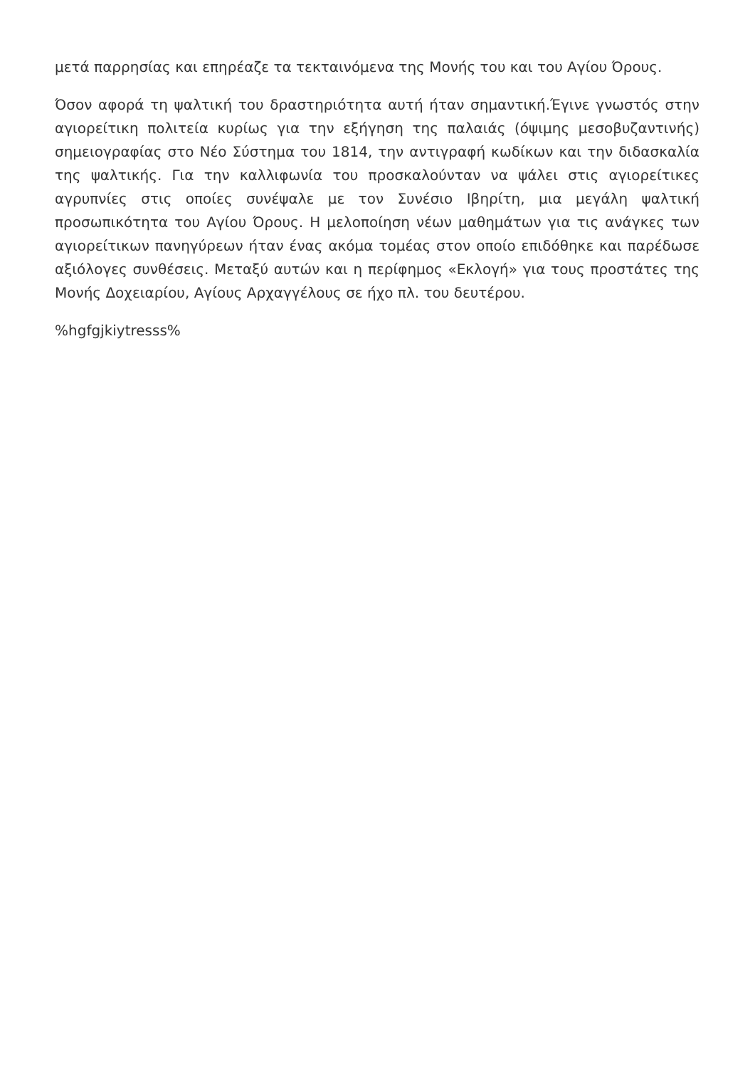μετά παρρησίας και επηρέαζε τα τεκταινόμενα της Μονής του και του Αγίου Όρους.
Όσον αφορά τη ψαλτική του δραστηριότητα αυτή ήταν σημαντική.Έγινε γνωστός στην αγιορείτικη πολιτεία κυρίως για την εξήγηση της παλαιάς (όψιμης μεσοβυζαντινής) σημειογραφίας στο Νέο Σύστημα του 1814, την αντιγραφή κωδίκων και την διδασκαλία της ψαλτικής. Για την καλλιφωνία του προσκαλούνταν να ψάλει στις αγιορείτικες αγρυπνίες στις οποίες συνέψαλε με τον Συνέσιο Ιβηρίτη, μια μεγάλη ψαλτική προσωπικότητα του Αγίου Όρους. Η μελοποίηση νέων μαθημάτων για τις ανάγκες των αγιορείτικων πανηγύρεων ήταν ένας ακόμα τομέας στον οποίο επιδόθηκε και παρέδωσε αξιόλογες συνθέσεις. Μεταξύ αυτών και η περίφημος «Εκλογή» για τους προστάτες της Μονής Δοχειαρίου, Αγίους Αρχαγγέλους σε ήχο πλ. του δευτέρου.
%hgfgjkiytresss%